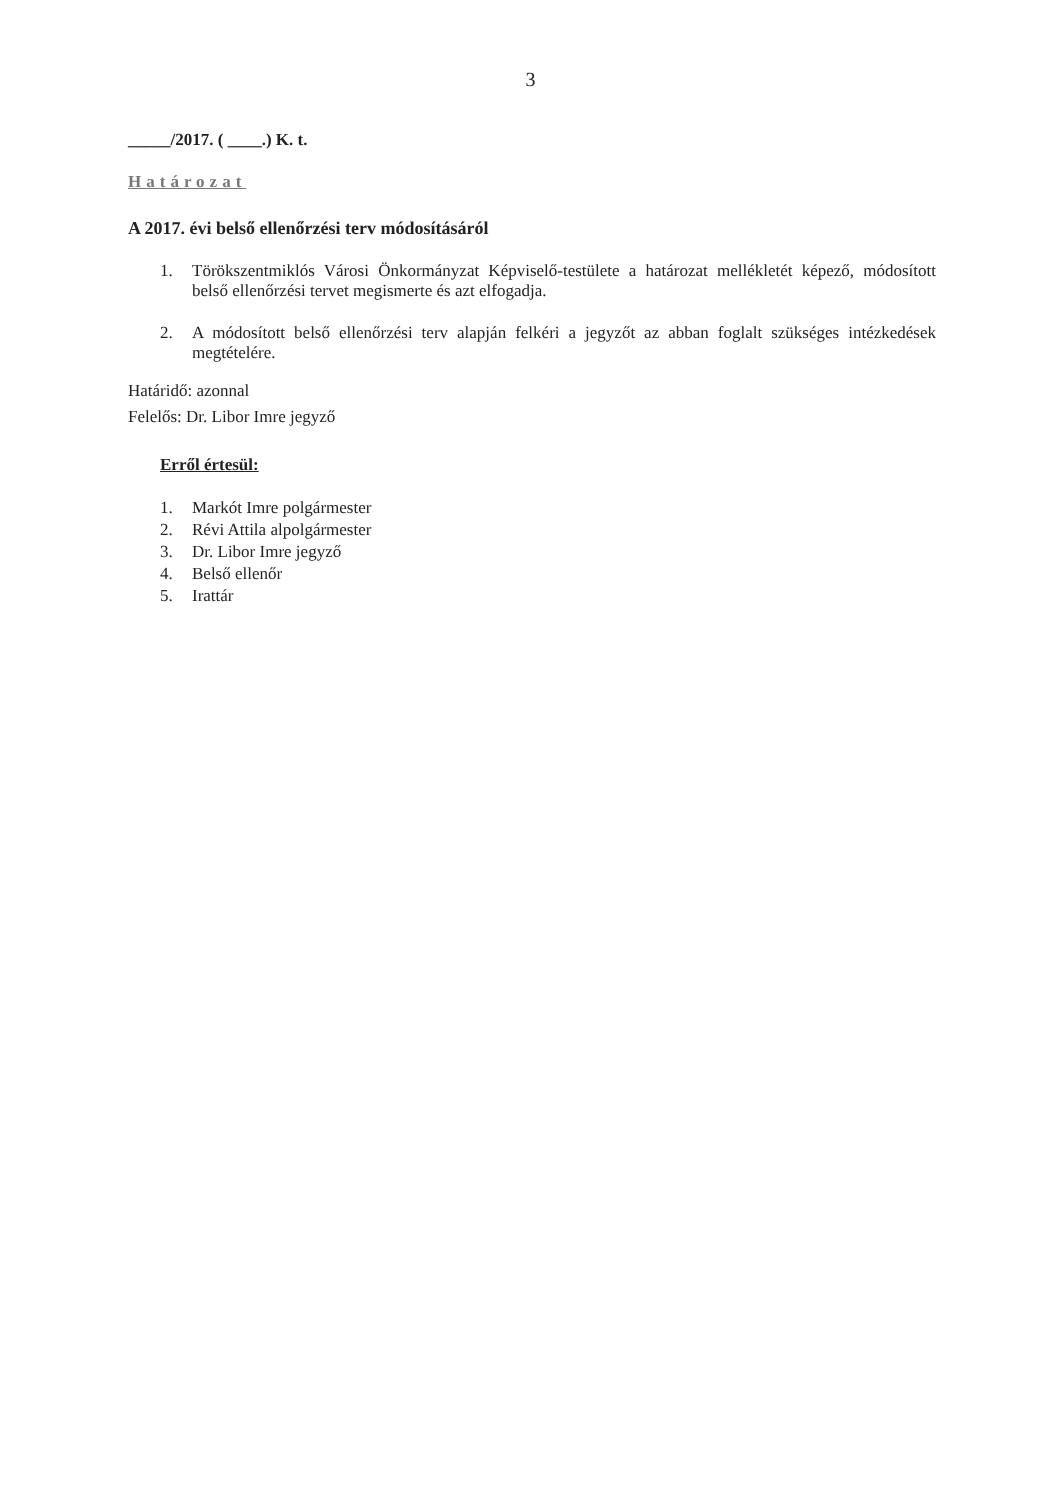3
_____/2017. ( ____.) K. t.
Határozat
A 2017. évi belső ellenőrzési terv módosításáról
1. Törökszentmiklós Városi Önkormányzat Képviselő-testülete a határozat mellékletét képező, módosított belső ellenőrzési tervet megismerte és azt elfogadja.
2. A módosított belső ellenőrzési terv alapján felkéri a jegyzőt az abban foglalt szükséges intézkedések megtételére.
Határidő: azonnal
Felelős: Dr. Libor Imre jegyző
Erről értesül:
1. Markót Imre polgármester
2. Révi Attila alpolgármester
3. Dr. Libor Imre jegyző
4. Belső ellenőr
5. Irattár